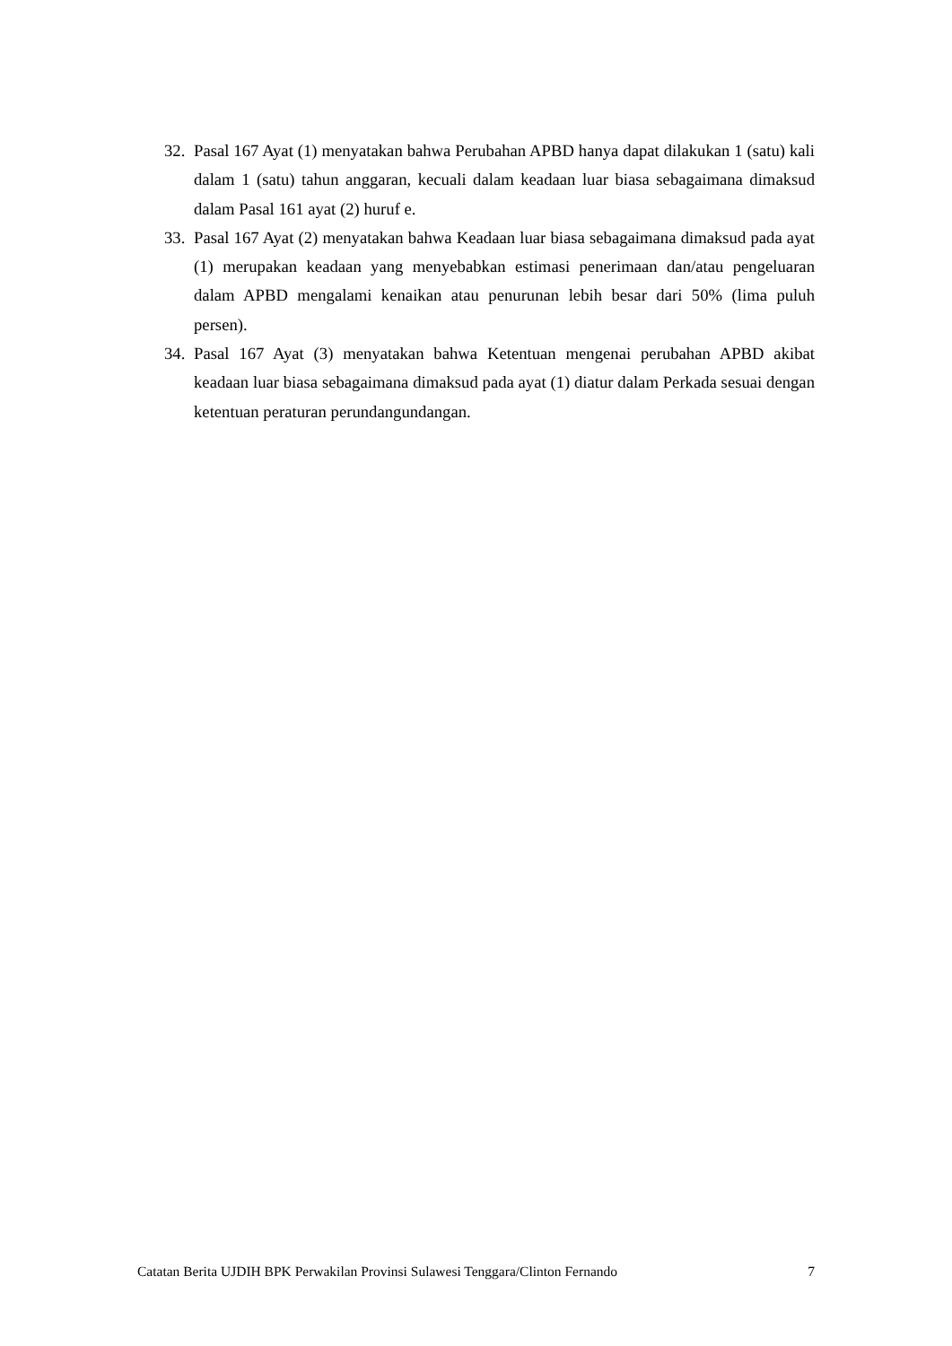32. Pasal 167 Ayat (1) menyatakan bahwa Perubahan APBD hanya dapat dilakukan 1 (satu) kali dalam 1 (satu) tahun anggaran, kecuali dalam keadaan luar biasa sebagaimana dimaksud dalam Pasal 161 ayat (2) huruf e.
33. Pasal 167 Ayat (2) menyatakan bahwa Keadaan luar biasa sebagaimana dimaksud pada ayat (1) merupakan keadaan yang menyebabkan estimasi penerimaan dan/atau pengeluaran dalam APBD mengalami kenaikan atau penurunan lebih besar dari 50% (lima puluh persen).
34. Pasal 167 Ayat (3) menyatakan bahwa Ketentuan mengenai perubahan APBD akibat keadaan luar biasa sebagaimana dimaksud pada ayat (1) diatur dalam Perkada sesuai dengan ketentuan peraturan perundangundangan.
Catatan Berita UJDIH BPK Perwakilan Provinsi Sulawesi Tenggara/Clinton Fernando 7